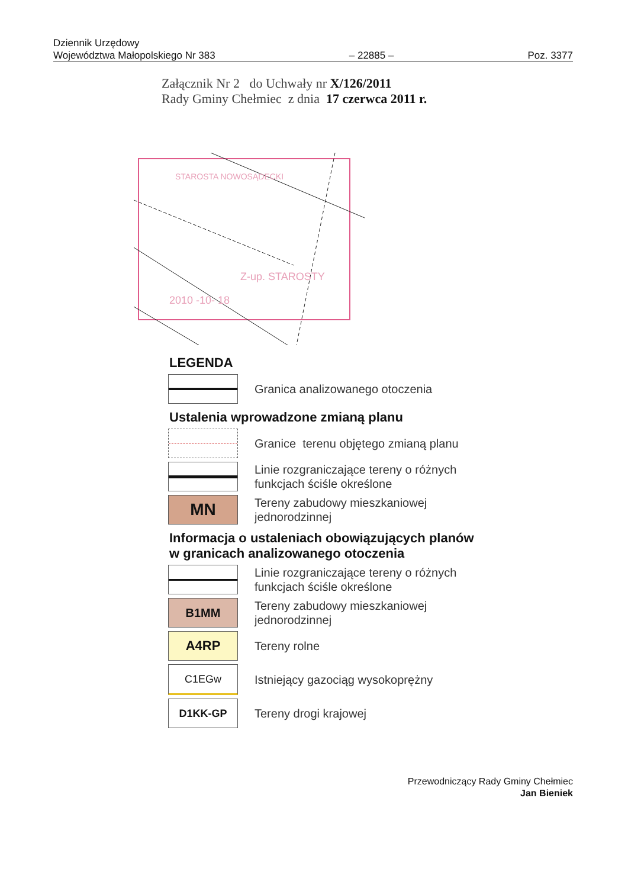Dziennik Urzędowy
Województwa Małopolskiego Nr 383
– 22885 –
Poz. 3377
Załącznik Nr 2 do Uchwały nr X/126/2011
Rady Gminy Chełmiec z dnia 17 czerwca 2011 r.
STAROSTA NOWOSĄDECKI
Z-up. STAROSTY
2010 -10- 18
LEGENDA
Granica analizowanego otoczenia
Ustalenia wprowadzone zmianą planu
Granice terenu objętego zmianą planu
Linie rozgraniczające tereny o różnych
funkcjach ściśle określone
MN
Tereny zabudowy mieszkaniowej
jednorodzinnej
Informacja o ustaleniach obowiązujących planów
w granicach analizowanego otoczenia
Linie rozgraniczające tereny o różnych
funkcjach ściśle określone
B1MM
Tereny zabudowy mieszkaniowej
jednorodzinnej
A4RP
Tereny rolne
C1EGw
Istniejący gazociąg wysokoprężny
D1KK-GP
Tereny drogi krajowej
Przewodniczący Rady Gminy Chełmiec
Jan Bieniek